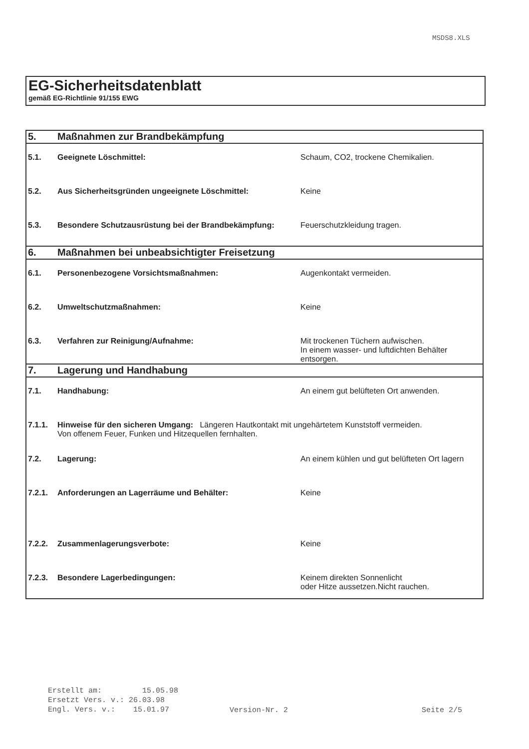MSDS8.XLS
EG-Sicherheitsdatenblatt
gemäß EG-Richtlinie 91/155 EWG
| 5. | Maßnahmen zur Brandbekämpfung | |
| 5.1. | Geeignete Löschmittel: | Schaum, CO2, trockene Chemikalien. |
| 5.2. | Aus Sicherheitsgründen ungeeignete Löschmittel: | Keine |
| 5.3. | Besondere Schutzausrüstung bei der Brandbekämpfung: | Feuerschutzkleidung tragen. |
| 6. | Maßnahmen bei unbeabsichtigter Freisetzung | |
| 6.1. | Personenbezogene Vorsichtsmaßnahmen: | Augenkontakt vermeiden. |
| 6.2. | Umweltschutzmaßnahmen: | Keine |
| 6.3. | Verfahren zur Reinigung/Aufnahme: | Mit trockenen Tüchern aufwischen. In einem wasser- und luftdichten Behälter entsorgen. |
| 7. | Lagerung und Handhabung | |
| 7.1. | Handhabung: | An einem gut belüfteten Ort anwenden. |
| 7.1.1. | Hinweise für den sicheren Umgang: Längeren Hautkontakt mit ungehärtetem Kunststoff vermeiden. Von offenem Feuer, Funken und Hitzequellen fernhalten. | |
| 7.2. | Lagerung: | An einem kühlen und gut belüfteten Ort lagern |
| 7.2.1. | Anforderungen an Lagerräume und Behälter: | Keine |
| 7.2.2. | Zusammenlagerungsverbote: | Keine |
| 7.2.3. | Besondere Lagerbedingungen: | Keinem direkten Sonnenlicht oder Hitze aussetzen.Nicht rauchen. |
Erstellt am: 15.05.98
Ersetzt Vers. v.: 26.03.98
Engl. Vers. v.: 15.01.97
Version-Nr. 2 Seite 2/5